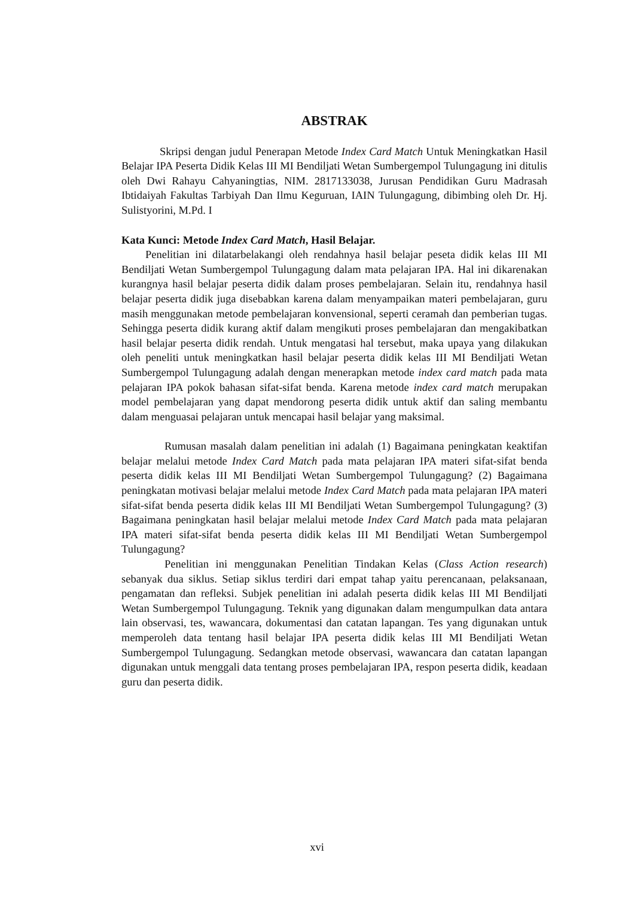ABSTRAK
Skripsi dengan judul Penerapan Metode Index Card Match Untuk Meningkatkan Hasil Belajar IPA Peserta Didik Kelas III MI Bendiljati Wetan Sumbergempol Tulungagung ini ditulis oleh Dwi Rahayu Cahyaningtias, NIM. 2817133038, Jurusan Pendidikan Guru Madrasah Ibtidaiyah Fakultas Tarbiyah Dan Ilmu Keguruan, IAIN Tulungagung, dibimbing oleh Dr. Hj. Sulistyorini, M.Pd. I
Kata Kunci: Metode Index Card Match, Hasil Belajar.
Penelitian ini dilatarbelakangi oleh rendahnya hasil belajar peseta didik kelas III MI Bendiljati Wetan Sumbergempol Tulungagung dalam mata pelajaran IPA. Hal ini dikarenakan kurangnya hasil belajar peserta didik dalam proses pembelajaran. Selain itu, rendahnya hasil belajar peserta didik juga disebabkan karena dalam menyampaikan materi pembelajaran, guru masih menggunakan metode pembelajaran konvensional, seperti ceramah dan pemberian tugas. Sehingga peserta didik kurang aktif dalam mengikuti proses pembelajaran dan mengakibatkan hasil belajar peserta didik rendah. Untuk mengatasi hal tersebut, maka upaya yang dilakukan oleh peneliti untuk meningkatkan hasil belajar peserta didik kelas III MI Bendiljati Wetan Sumbergempol Tulungagung adalah dengan menerapkan metode index card match pada mata pelajaran IPA pokok bahasan sifat-sifat benda. Karena metode index card match merupakan model pembelajaran yang dapat mendorong peserta didik untuk aktif dan saling membantu dalam menguasai pelajaran untuk mencapai hasil belajar yang maksimal.
Rumusan masalah dalam penelitian ini adalah (1) Bagaimana peningkatan keaktifan belajar melalui metode Index Card Match pada mata pelajaran IPA materi sifat-sifat benda peserta didik kelas III MI Bendiljati Wetan Sumbergempol Tulungagung? (2) Bagaimana peningkatan motivasi belajar melalui metode Index Card Match pada mata pelajaran IPA materi sifat-sifat benda peserta didik kelas III MI Bendiljati Wetan Sumbergempol Tulungagung? (3) Bagaimana peningkatan hasil belajar melalui metode Index Card Match pada mata pelajaran IPA materi sifat-sifat benda peserta didik kelas III MI Bendiljati Wetan Sumbergempol Tulungagung?
Penelitian ini menggunakan Penelitian Tindakan Kelas (Class Action research) sebanyak dua siklus. Setiap siklus terdiri dari empat tahap yaitu perencanaan, pelaksanaan, pengamatan dan refleksi. Subjek penelitian ini adalah peserta didik kelas III MI Bendiljati Wetan Sumbergempol Tulungagung. Teknik yang digunakan dalam mengumpulkan data antara lain observasi, tes, wawancara, dokumentasi dan catatan lapangan. Tes yang digunakan untuk memperoleh data tentang hasil belajar IPA peserta didik kelas III MI Bendiljati Wetan Sumbergempol Tulungagung. Sedangkan metode observasi, wawancara dan catatan lapangan digunakan untuk menggali data tentang proses pembelajaran IPA, respon peserta didik, keadaan guru dan peserta didik.
xvi